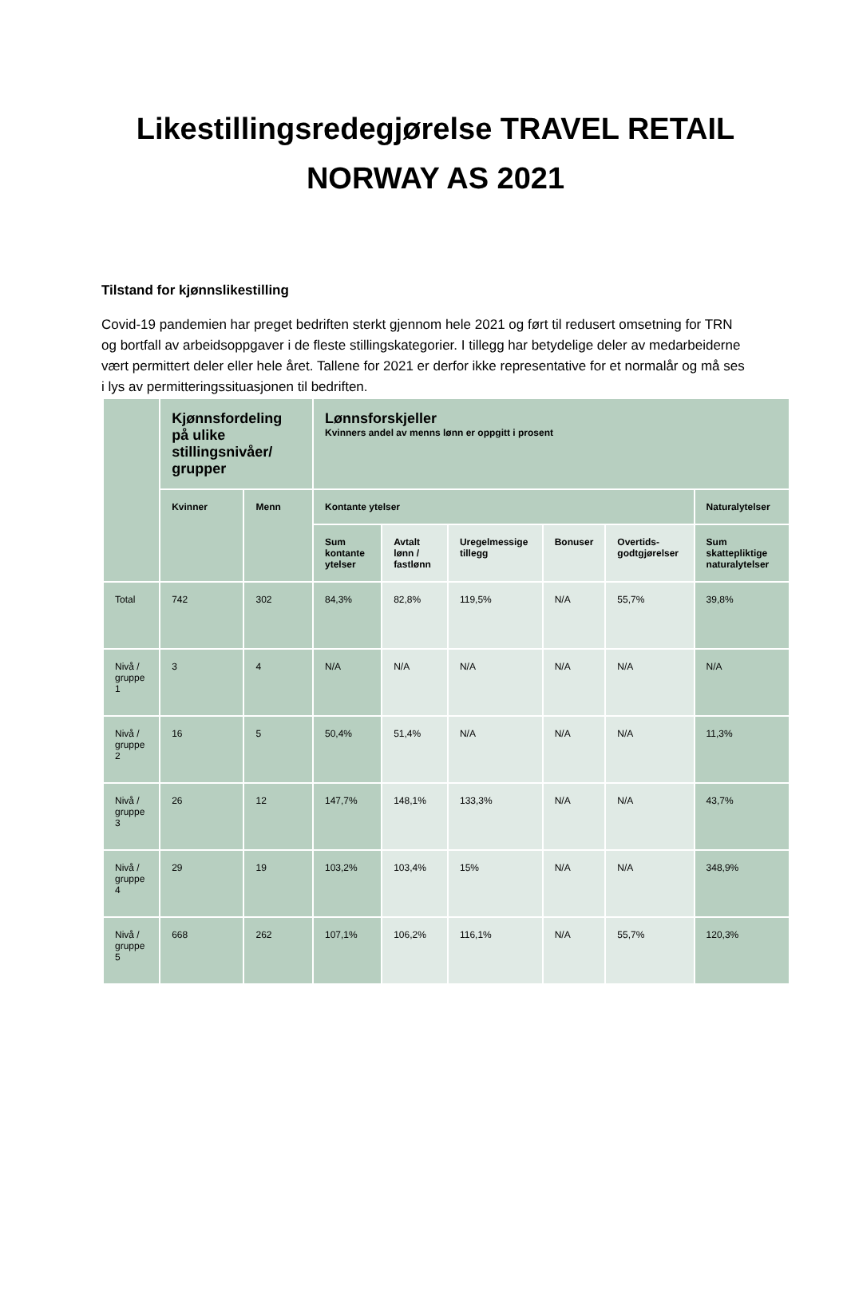Likestillingsredegjørelse TRAVEL RETAIL NORWAY AS 2021
Tilstand for kjønnslikestilling
Covid-19 pandemien har preget bedriften sterkt gjennom hele 2021 og ført til redusert omsetning for TRN og bortfall av arbeidsoppgaver i de fleste stillingskategorier. I tillegg har betydelige deler av medarbeiderne vært permittert deler eller hele året. Tallene for 2021 er derfor ikke representative for et normalår og må ses i lys av permitteringssituasjonen til bedriften.
| | Kjønnsfordeling på ulike stillingsnivåer/ grupper | | Lønnsforskjeller Kvinners andel av menns lønn er oppgitt i prosent | | | | | |
| --- | --- | --- | --- | --- | --- | --- | --- | --- |
| | Kvinner | Menn | Kontante ytelser | | | | | Naturalytelser |
| | | | Sum kontante ytelser | Avtalt lønn / fastlønn | Uregelmessige tillegg | Bonuser | Overtids-godtgjørelser | Sum skattepliktige naturalytelser |
| Total | 742 | 302 | 84,3% | 82,8% | 119,5% | N/A | 55,7% | 39,8% |
| Nivå / gruppe 1 | 3 | 4 | N/A | N/A | N/A | N/A | N/A | N/A |
| Nivå / gruppe 2 | 16 | 5 | 50,4% | 51,4% | N/A | N/A | N/A | 11,3% |
| Nivå / gruppe 3 | 26 | 12 | 147,7% | 148,1% | 133,3% | N/A | N/A | 43,7% |
| Nivå / gruppe 4 | 29 | 19 | 103,2% | 103,4% | 15% | N/A | N/A | 348,9% |
| Nivå / gruppe 5 | 668 | 262 | 107,1% | 106,2% | 116,1% | N/A | 55,7% | 120,3% |